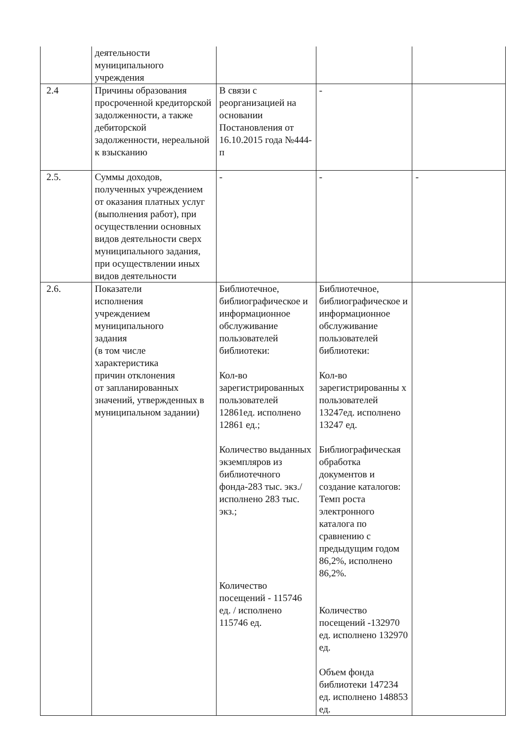| | деятельности муниципального учреждения | | | |
| 2.4 | Причины образования просроченной кредиторской задолженности, а также дебиторской задолженности, нереальной к взысканию | В связи с реорганизацией на основании Постановления от 16.10.2015 года №444-п | - | |
| 2.5. | Суммы доходов, полученных учреждением от оказания платных услуг (выполнения работ), при осуществлении основных видов деятельности сверх муниципального задания, при осуществлении иных видов деятельности | - | - | - |
| 2.6. | Показатели исполнения учреждением муниципального задания (в том числе характеристика причин отклонения от запланированных значений, утвержденных в муниципальном задании) | Библиотечное, библиографическое и информационное обслуживание пользователей библиотеки: Кол-во зарегистрированных пользователей 12861ед. исполнено 12861 ед.; Количество выданных экземпляров из библиотечного фонда-283 тыс. экз./исполнено 283 тыс. экз.; Количество посещений - 115746 ед. / исполнено 115746 ед. | Библиотечное, библиографическое и информационное обслуживание пользователей библиотеки: Кол-во зарегистрированны х пользователей 13247ед. исполнено 13247 ед. Библиографическая обработка документов и создание каталогов: Темп роста электронного каталога по сравнению с предыдущим годом 86,2%, исполнено 86,2%. Количество посещений -132970 ед. исполнено 132970 ед. Объем фонда библиотеки 147234 ед. исполнено 148853 ед. | |